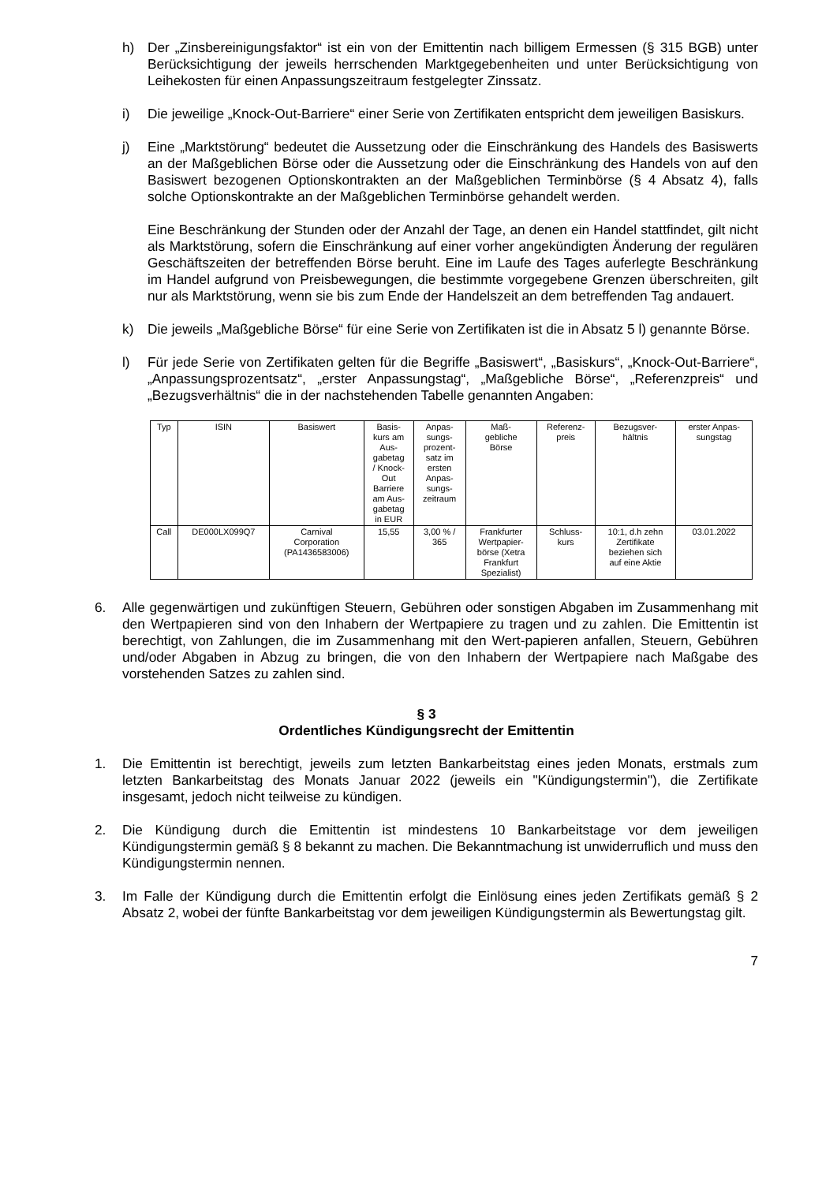h) Der „Zinsbereinigungsfaktor“ ist ein von der Emittentin nach billigem Ermessen (§ 315 BGB) unter Berücksichtigung der jeweils herrschenden Marktgegebenheiten und unter Berücksichtigung von Leihekosten für einen Anpassungszeitraum festgelegter Zinssatz.
i) Die jeweilige „Knock-Out-Barriere“ einer Serie von Zertifikaten entspricht dem jeweiligen Basiskurs.
j) Eine „Marktstörung“ bedeutet die Aussetzung oder die Einschränkung des Handels des Basiswerts an der Maßgeblichen Börse oder die Aussetzung oder die Einschränkung des Handels von auf den Basiswert bezogenen Optionskontrakten an der Maßgeblichen Terminbörse (§ 4 Absatz 4), falls solche Optionskontrakte an der Maßgeblichen Terminbörse gehandelt werden.
Eine Beschränkung der Stunden oder der Anzahl der Tage, an denen ein Handel stattfindet, gilt nicht als Marktstörung, sofern die Einschränkung auf einer vorher angekündigten Änderung der regulären Geschäftszeiten der betreffenden Börse beruht. Eine im Laufe des Tages auferlegte Beschränkung im Handel aufgrund von Preisbewegungen, die bestimmte vorgegebene Grenzen überschreiten, gilt nur als Marktstörung, wenn sie bis zum Ende der Handelszeit an dem betreffenden Tag andauert.
k) Die jeweils „Maßgebliche Börse“ für eine Serie von Zertifikaten ist die in Absatz 5 l) genannte Börse.
l) Für jede Serie von Zertifikaten gelten für die Begriffe „Basiswert“, „Basiskurs“, „Knock-Out-Barriere“, „Anpassungsprozentsatz“, „erster Anpassungstag“, „Maßgebliche Börse“, „Referenzpreis“ und „Bezugsverhältnis“ die in der nachstehenden Tabelle genannten Angaben:
| Typ | ISIN | Basiswert | Basis- kurs am Aus- gabetag / Knock- Out Barriere am Aus- gabetag in EUR | Anpas- sungs- prozent- satz im ersten Anpas- sungs- zeitraum | Maß- gebliche Börse | Referenz- preis | Bezugsver- hältnis | erster Anpas- sungstag |
| --- | --- | --- | --- | --- | --- | --- | --- | --- |
| Call | DE000LX099Q7 | Carnival Corporation (PA1436583006) | 15,55 | 3,00 % / 365 | Frankfurter Wertpapier- börse (Xetra Frankfurt Spezialist) | Schluss- kurs | 10:1, d.h zehn Zertifikate beziehen sich auf eine Aktie | 03.01.2022 |
6. Alle gegenwärtigen und zukünftigen Steuern, Gebühren oder sonstigen Abgaben im Zusammenhang mit den Wertpapieren sind von den Inhabern der Wertpapiere zu tragen und zu zahlen. Die Emittentin ist berechtigt, von Zahlungen, die im Zusammenhang mit den Wert-papieren anfallen, Steuern, Gebühren und/oder Abgaben in Abzug zu bringen, die von den Inhabern der Wertpapiere nach Maßgabe des vorstehenden Satzes zu zahlen sind.
§ 3
Ordentliches Kündigungsrecht der Emittentin
1. Die Emittentin ist berechtigt, jeweils zum letzten Bankarbeitstag eines jeden Monats, erstmals zum letzten Bankarbeitstag des Monats Januar 2022 (jeweils ein "Kündigungstermin"), die Zertifikate insgesamt, jedoch nicht teilweise zu kündigen.
2. Die Kündigung durch die Emittentin ist mindestens 10 Bankarbeitstage vor dem jeweiligen Kündigungstermin gemäß § 8 bekannt zu machen. Die Bekanntmachung ist unwiderruflich und muss den Kündigungstermin nennen.
3. Im Falle der Kündigung durch die Emittentin erfolgt die Einlösung eines jeden Zertifikats gemäß § 2 Absatz 2, wobei der fünfte Bankarbeitstag vor dem jeweiligen Kündigungstermin als Bewertungstag gilt.
7